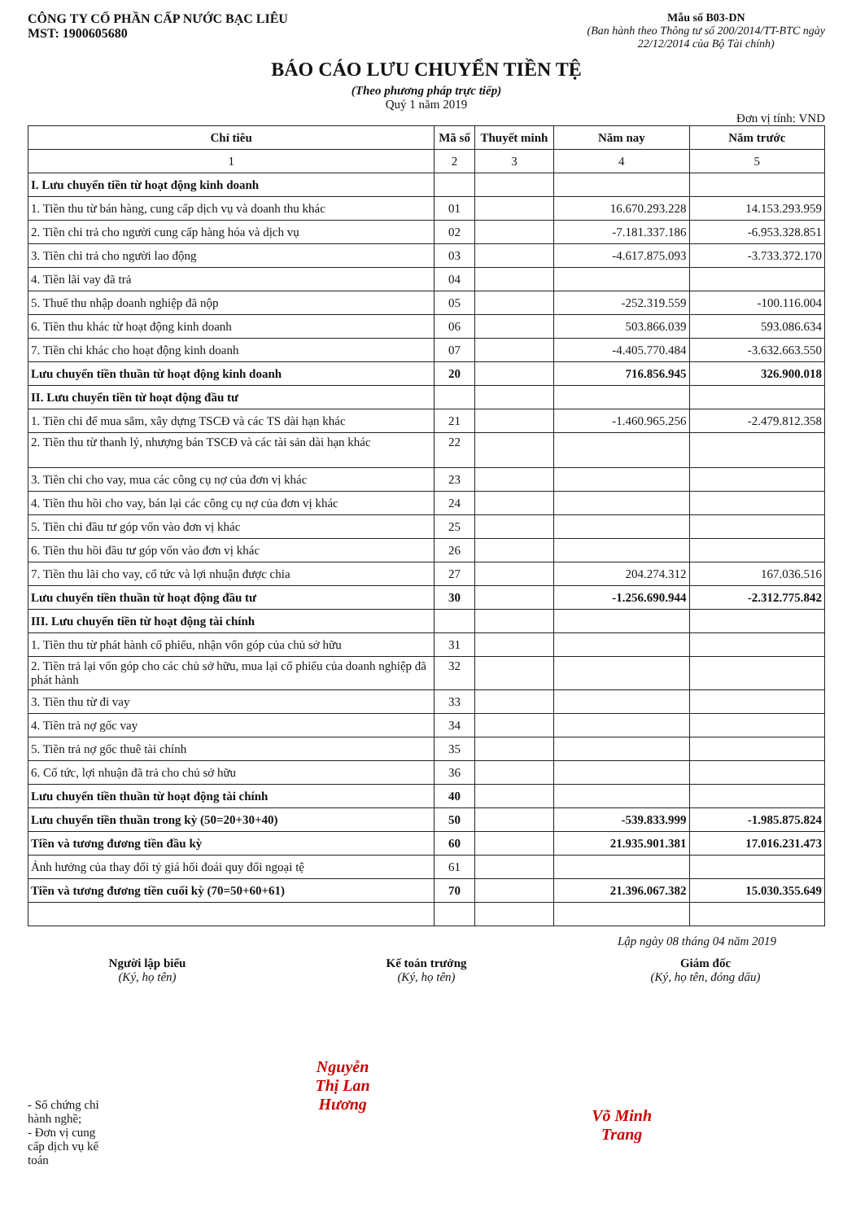CÔNG TY CỔ PHẦN CẤP NƯỚC BẠC LIÊU
MST: 1900605680
Mẫu số B03-DN
(Ban hành theo Thông tư số 200/2014/TT-BTC ngày
22/12/2014 của Bộ Tài chính)
BÁO CÁO LƯU CHUYỂN TIỀN TỆ
(Theo phương pháp trực tiếp)
Quý 1 năm 2019
Đơn vị tính: VND
| Chỉ tiêu | Mã số | Thuyết minh | Năm nay | Năm trước |
| --- | --- | --- | --- | --- |
| 1 | 2 | 3 | 4 | 5 |
| I. Lưu chuyển tiền từ hoạt động kinh doanh | | | | |
| 1. Tiền thu từ bán hàng, cung cấp dịch vụ và doanh thu khác | 01 | | 16.670.293.228 | 14.153.293.959 |
| 2. Tiền chi trả cho người cung cấp hàng hóa và dịch vụ | 02 | | -7.181.337.186 | -6.953.328.851 |
| 3. Tiền chi trả cho người lao động | 03 | | -4.617.875.093 | -3.733.372.170 |
| 4. Tiền lãi vay đã trả | 04 | | | |
| 5. Thuế thu nhập doanh nghiệp đã nộp | 05 | | -252.319.559 | -100.116.004 |
| 6. Tiền thu khác từ hoạt động kinh doanh | 06 | | 503.866.039 | 593.086.634 |
| 7. Tiền chi khác cho hoạt động kinh doanh | 07 | | -4.405.770.484 | -3.632.663.550 |
| Lưu chuyển tiền thuần từ hoạt động kinh doanh | 20 | | 716.856.945 | 326.900.018 |
| II. Lưu chuyển tiền từ hoạt động đầu tư | | | | |
| 1. Tiền chi để mua sắm, xây dựng TSCĐ và các TS dài hạn khác | 21 | | -1.460.965.256 | -2.479.812.358 |
| 2. Tiền thu từ thanh lý, nhượng bán TSCĐ và các tài sản dài hạn khác | 22 | | | |
| 3. Tiền chi cho vay, mua các công cụ nợ của đơn vị khác | 23 | | | |
| 4. Tiền thu hồi cho vay, bán lại các công cụ nợ của đơn vị khác | 24 | | | |
| 5. Tiền chi đầu tư góp vốn vào đơn vị khác | 25 | | | |
| 6. Tiền thu hồi đầu tư góp vốn vào đơn vị khác | 26 | | | |
| 7. Tiền thu lãi cho vay, cổ tức và lợi nhuận được chia | 27 | | 204.274.312 | 167.036.516 |
| Lưu chuyển tiền thuần từ hoạt động đầu tư | 30 | | -1.256.690.944 | -2.312.775.842 |
| III. Lưu chuyển tiền từ hoạt động tài chính | | | | |
| 1. Tiền thu từ phát hành cổ phiếu, nhận vốn góp của chủ sở hữu | 31 | | | |
| 2. Tiền trả lại vốn góp cho các chủ sở hữu, mua lại cổ phiếu của doanh nghiệp đã phát hành | 32 | | | |
| 3. Tiền thu từ đi vay | 33 | | | |
| 4. Tiền trả nợ gốc vay | 34 | | | |
| 5. Tiền trả nợ gốc thuê tài chính | 35 | | | |
| 6. Cổ tức, lợi nhuận đã trả cho chủ sở hữu | 36 | | | |
| Lưu chuyển tiền thuần từ hoạt động tài chính | 40 | | | |
| Lưu chuyển tiền thuần trong kỳ (50=20+30+40) | 50 | | -539.833.999 | -1.985.875.824 |
| Tiền và tương đương tiền đầu kỳ | 60 | | 21.935.901.381 | 17.016.231.473 |
| Ảnh hưởng của thay đổi tỷ giá hối đoái quy đổi ngoại tệ | 61 | | | |
| Tiền và tương đương tiền cuối kỳ (70=50+60+61) | 70 | | 21.396.067.382 | 15.030.355.649 |
Lập ngày 08 tháng 04 năm 2019
Người lập biểu
(Ký, họ tên)
- Số chứng chỉ hành nghề;
- Đơn vị cung cấp dịch vụ kế toán
Kế toán trưởng
(Ký, họ tên)
Nguyễn Thị Lan Hương
Giám đốc
(Ký, họ tên, đóng dấu)
Võ Minh Trang